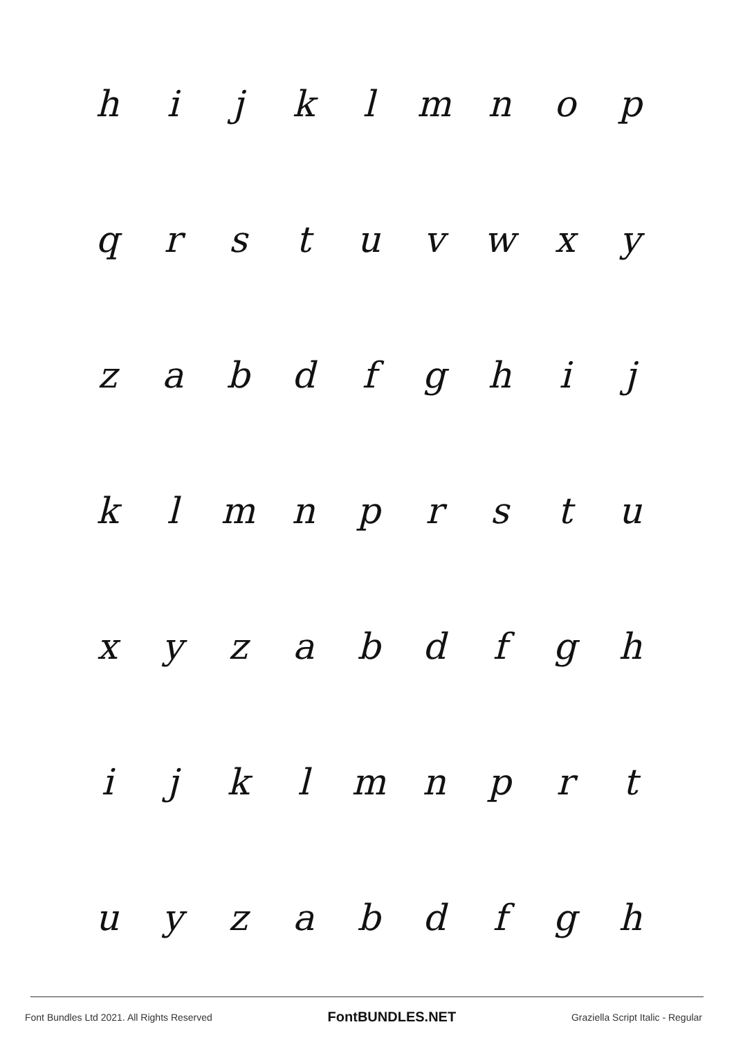hijklmnop
qrstuvwxy
zabdfghij
klmnprstu
xyzabdfgh
ijklmnprt
uyzabdfgh
Font Bundles Ltd 2021. All Rights Reserved FontBUNDLES.NET Graziella Script Italic - Regular